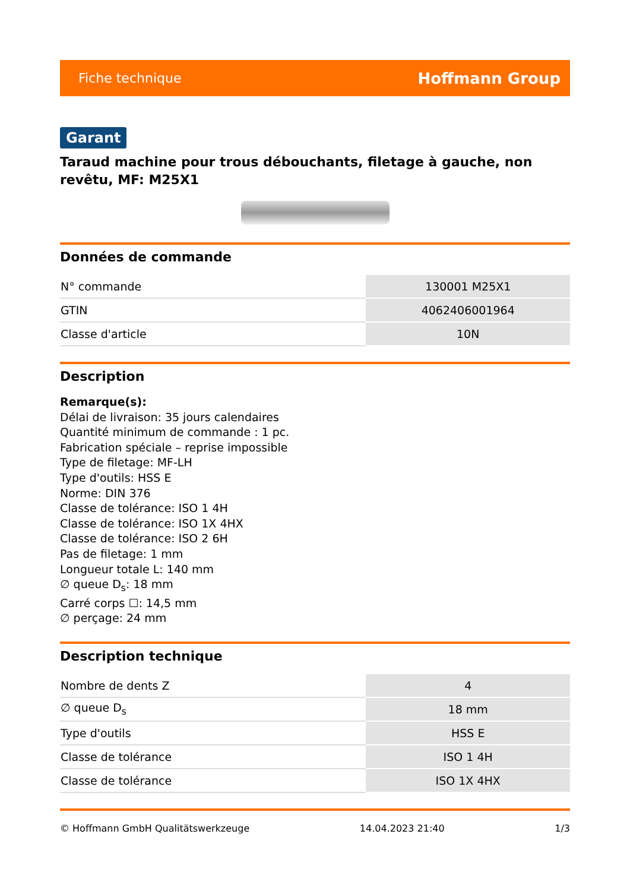Fiche technique Hoffmann Group
Garant
Taraud machine pour trous débouchants, filetage à gauche, non revêtu, MF: M25X1
Données de commande
| N° commande | 130001 M25X1 |
| GTIN | 4062406001964 |
| Classe d'article | 10N |
Description
Remarque(s):
Délai de livraison: 35 jours calendaires
Quantité minimum de commande : 1 pc.
Fabrication spéciale – reprise impossible
Type de filetage: MF-LH
Type d'outils: HSS E
Norme: DIN 376
Classe de tolérance: ISO 1 4H
Classe de tolérance: ISO 1X 4HX
Classe de tolérance: ISO 2 6H
Pas de filetage: 1 mm
Longueur totale L: 140 mm
∅ queue D<sub>s</sub>: 18 mm
Carré corps ☐: 14,5 mm
∅ perçage: 24 mm
Description technique
| Nombre de dents Z | 4 |
| ∅ queue D<sub>s</sub> | 18 mm |
| Type d'outils | HSS E |
| Classe de tolérance | ISO 1 4H |
| Classe de tolérance | ISO 1X 4HX |
© Hoffmann GmbH Qualitätswerkzeuge 14.04.2023 21:40 1/3